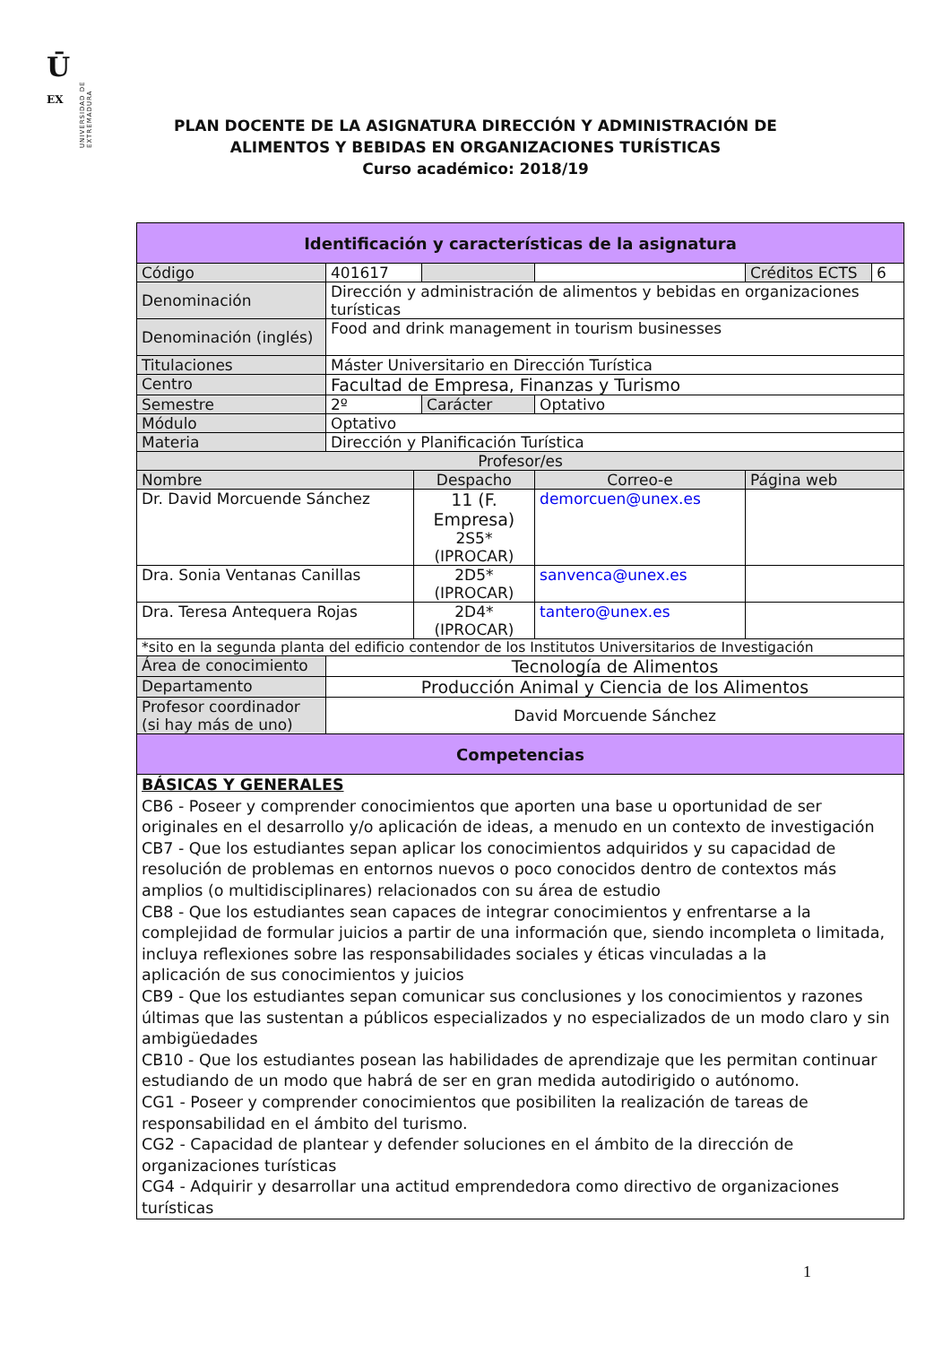Ū
EX
UNIVERSIDAD DE EXTREMADURA
PLAN DOCENTE DE LA ASIGNATURA DIRECCIÓN Y ADMINISTRACIÓN DE
ALIMENTOS Y BEBIDAS EN ORGANIZACIONES TURÍSTICAS
Curso académico: 2018/19
| Identificación y características de la asignatura | | | | | | |
| --- | --- | --- | --- | --- | --- | --- |
| Código | 401617 | | | | Créditos ECTS | 6 |
| Denominación | Dirección y administración de alimentos y bebidas en organizaciones turísticas | | | | | |
| Denominación (inglés) | Food and drink management in tourism businesses | | | | | |
| Titulaciones | Máster Universitario en Dirección Turística | | | | | |
| Centro | Facultad de Empresa, Finanzas y Turismo | | | | | |
| Semestre | 2º | | Carácter | Optativo | | |
| Módulo | Optativo | | | | | |
| Materia | Dirección y Planificación Turística | | | | | |
| Profesor/es | | | | | | |
| Nombre | | Despacho | | Correo-e | Página web | |
| Dr. David Morcuende Sánchez | | 11 (F. Empresa) 2S5* (IPROCAR) | | demorcuen@unex.es | | |
| Dra. Sonia Ventanas Canillas | | 2D5* (IPROCAR) | | sanvenca@unex.es | | |
| Dra. Teresa Antequera Rojas | | 2D4* (IPROCAR) | | tantero@unex.es | | |
| *sito en la segunda planta del edificio contendor de los Institutos Universitarios de Investigación | | | | | | |
| Área de conocimiento | Tecnología de Alimentos | | | | | |
| Departamento | Producción Animal y Ciencia de los Alimentos | | | | | |
| Profesor coordinador (si hay más de uno) | David Morcuende Sánchez | | | | | |
| Competencias | | | | | | |
| BÁSICAS Y GENERALES CB6 - Poseer y comprender conocimientos que aporten una base u oportunidad de ser originales en el desarrollo y/o aplicación de ideas, a menudo en un contexto de investigación CB7 - Que los estudiantes sepan aplicar los conocimientos adquiridos y su capacidad de resolución de problemas en entornos nuevos o poco conocidos dentro de contextos más amplios (o multidisciplinares) relacionados con su área de estudio CB8 - Que los estudiantes sean capaces de integrar conocimientos y enfrentarse a la complejidad de formular juicios a partir de una información que, siendo incompleta o limitada, incluya reflexiones sobre las responsabilidades sociales y éticas vinculadas a la aplicación de sus conocimientos y juicios CB9 - Que los estudiantes sepan comunicar sus conclusiones y los conocimientos y razones últimas que las sustentan a públicos especializados y no especializados de un modo claro y sin ambigüedades CB10 - Que los estudiantes posean las habilidades de aprendizaje que les permitan continuar estudiando de un modo que habrá de ser en gran medida autodirigido o autónomo. CG1 - Poseer y comprender conocimientos que posibiliten la realización de tareas de responsabilidad en el ámbito del turismo. CG2 - Capacidad de plantear y defender soluciones en el ámbito de la dirección de organizaciones turísticas CG4 - Adquirir y desarrollar una actitud emprendedora como directivo de organizaciones turísticas | | | | | | |
1